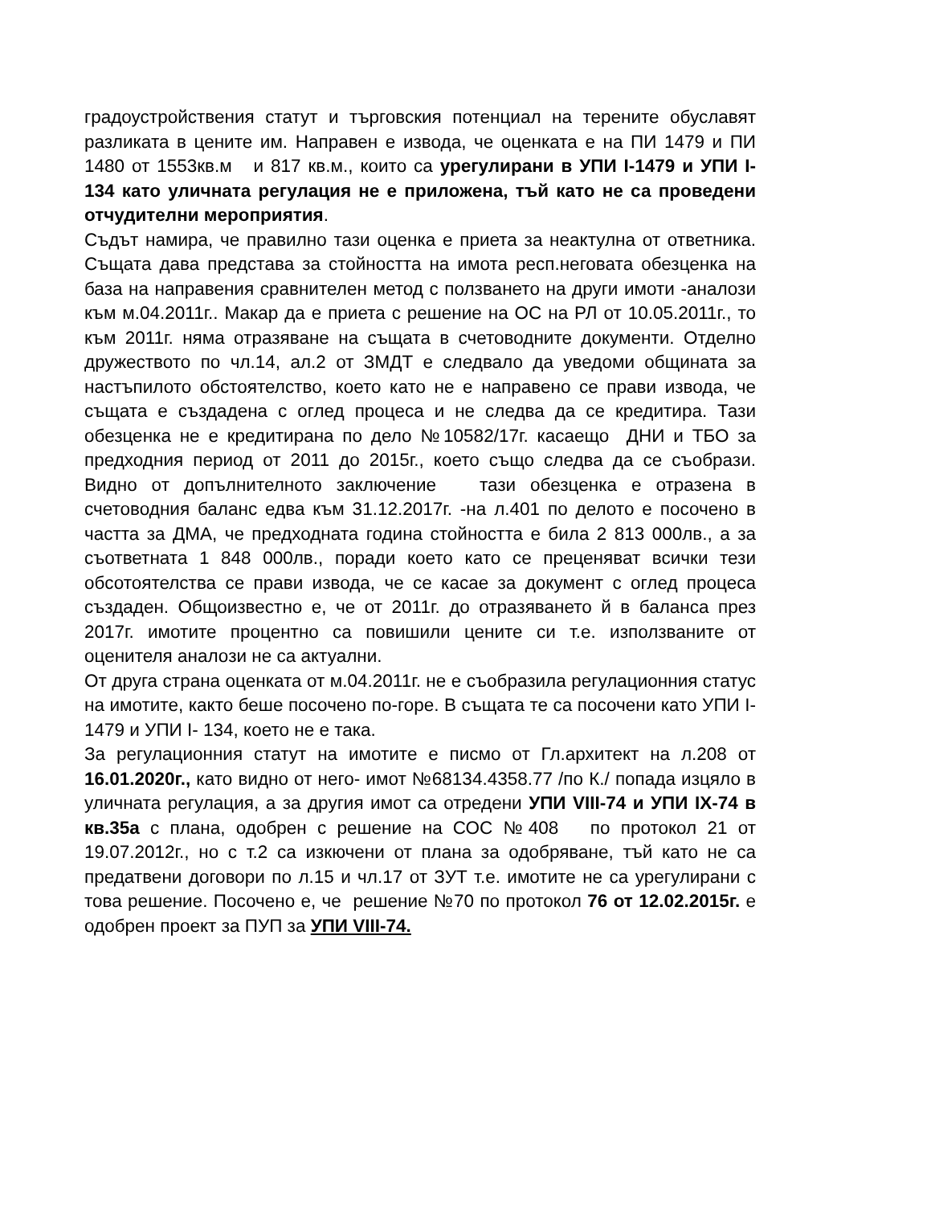градоустройствения статут и търговския потенциал на терените обуславят разликата в цените им. Направен е извода, че оценката е на ПИ 1479 и ПИ 1480 от 1553кв.м и 817 кв.м., които са урегулирани в УПИ I-1479 и УПИ I- 134 като уличната регулация не е приложена, тъй като не са проведени отчудителни мероприятия.
Съдът намира, че правилно тази оценка е приета за неактулна от ответника. Същата дава представа за стойността на имота респ.неговата обезценка на база на направения сравнителен метод с ползването на други имоти -аналози към м.04.2011г.. Макар да е приета с решение на ОС на РЛ от 10.05.2011г., то към 2011г. няма отразяване на същата в счетоводните документи. Отделно дружеството по чл.14, ал.2 от ЗМДТ е следвало да уведоми общината за настъпилото обстоятелство, което като не е направено се прави извода, че същата е създадена с оглед процеса и не следва да се кредитира. Тази обезценка не е кредитирана по дело №10582/17г. касаещо ДНИ и ТБО за предходния период от 2011 до 2015г., което също следва да се съобрази. Видно от допълнителното заключение тази обезценка е отразена в счетоводния баланс едва към 31.12.2017г. -на л.401 по делото е посочено в частта за ДМА, че предходната година стойността е била 2 813 000лв., а за съответната 1 848 000лв., поради което като се преценяват всички тези обсотоятелства се прави извода, че се касае за документ с оглед процеса създаден. Общоизвестно е, че от 2011г. до отразяването й в баланса през 2017г. имотите процентно са повишили цените си т.е. използваните от оценителя аналози не са актуални.
От друга страна оценката от м.04.2011г. не е съобразила регулационния статус на имотите, както беше посочено по-горе. В същата те са посочени като УПИ I-1479 и УПИ I- 134, което не е така.
За регулационния статут на имотите е писмо от Гл.архитект на л.208 от 16.01.2020г., като видно от него- имот №68134.4358.77 /по К./ попада изцяло в уличната регулация, а за другия имот са отредени УПИ VIII-74 и УПИ IX-74 в кв.35а с плана, одобрен с решение на СОС №408 по протокол 21 от 19.07.2012г., но с т.2 са изкючени от плана за одобряване, тъй като не са предатвени договори по л.15 и чл.17 от ЗУТ т.е. имотите не са урегулирани с това решение. Посочено е, че решение №70 по протокол 76 от 12.02.2015г. е одобрен проект за ПУП за УПИ VIII-74.